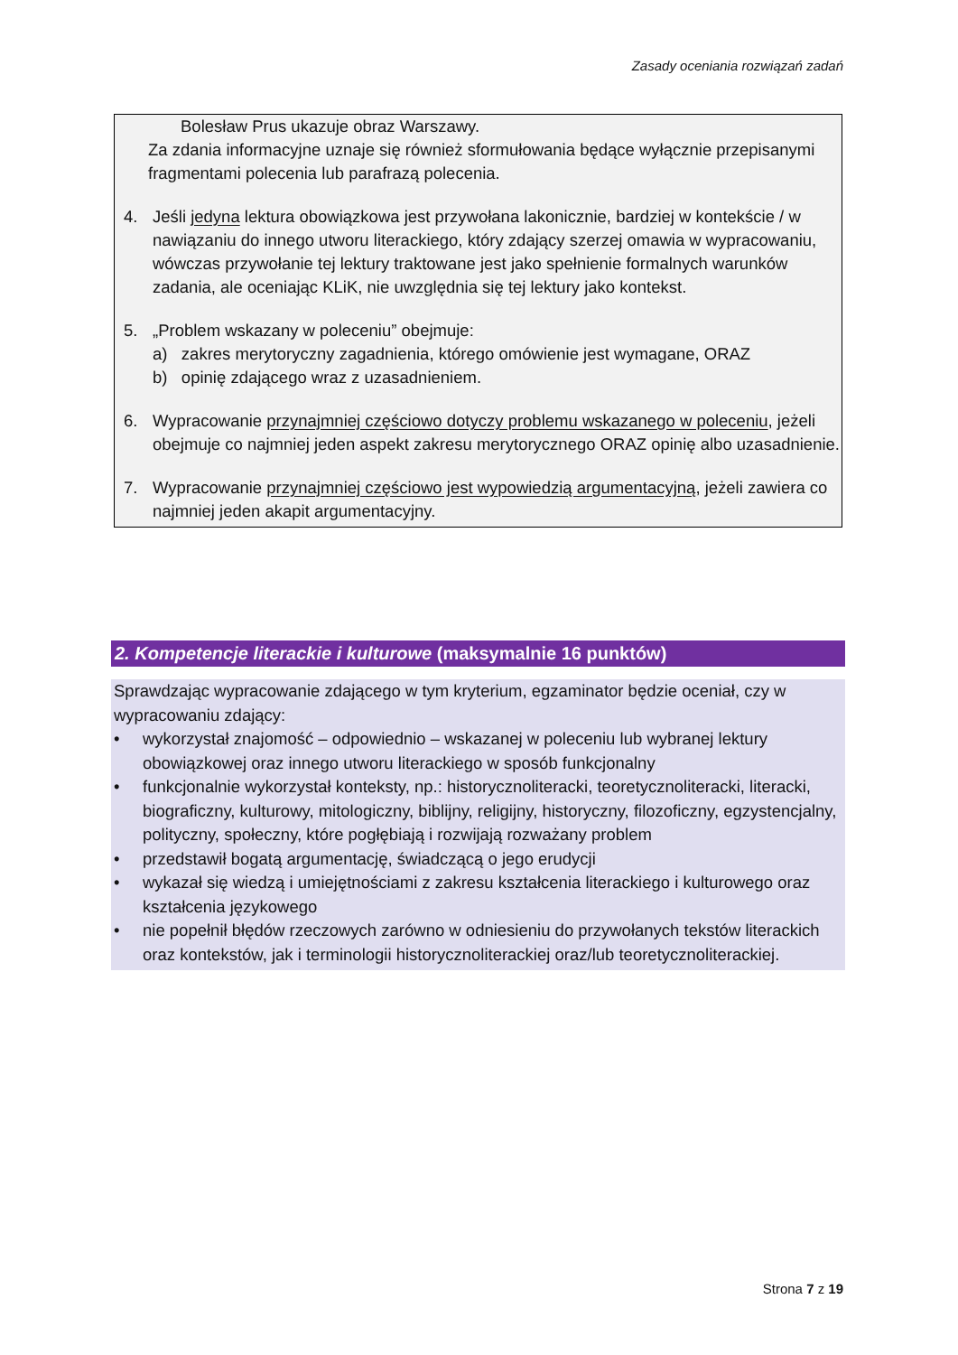Zasady oceniania rozwiązań zadań
Bolesław Prus ukazuje obraz Warszawy.
Za zdania informacyjne uznaje się również sformułowania będące wyłącznie przepisanymi fragmentami polecenia lub parafrazą polecenia.
4. Jeśli jedyna lektura obowiązkowa jest przywołana lakonicznie, bardziej w kontekście / w nawiązaniu do innego utworu literackiego, który zdający szerzej omawia w wypracowaniu, wówczas przywołanie tej lektury traktowane jest jako spełnienie formalnych warunków zadania, ale oceniając KLiK, nie uwzględnia się tej lektury jako kontekst.
5. „Problem wskazany w poleceniu” obejmuje:
a) zakres merytoryczny zagadnienia, którego omówienie jest wymagane, ORAZ
b) opinię zdającego wraz z uzasadnieniem.
6. Wypracowanie przynajmniej częściowo dotyczy problemu wskazanego w poleceniu, jeżeli obejmuje co najmniej jeden aspekt zakresu merytorycznego ORAZ opinię albo uzasadnienie.
7. Wypracowanie przynajmniej częściowo jest wypowiedzią argumentacyjną, jeżeli zawiera co najmniej jeden akapit argumentacyjny.
2. Kompetencje literackie i kulturowe (maksymalnie 16 punktów)
Sprawdzając wypracowanie zdającego w tym kryterium, egzaminator będzie oceniał, czy w wypracowaniu zdający:
• wykorzystał znajomość – odpowiednio – wskazanej w poleceniu lub wybranej lektury obowiązkowej oraz innego utworu literackiego w sposób funkcjonalny
• funkcjonalnie wykorzystał konteksty, np.: historycznoliteracki, teoretycznoliteracki, literacki, biograficzny, kulturowy, mitologiczny, biblijny, religijny, historyczny, filozoficzny, egzystencjalny, polityczny, społeczny, które pogłębiają i rozwijają rozważany problem
• przedstawił bogatą argumentację, świadczącą o jego erudycji
• wykazał się wiedzą i umiejętnościami z zakresu kształcenia literackiego i kulturowego oraz kształcenia językowego
• nie popełnił błędów rzeczowych zarówno w odniesieniu do przywołanych tekstów literackich oraz kontekstów, jak i terminologii historycznoliterackiej oraz/lub teoretycznoliterackiej.
Strona 7 z 19